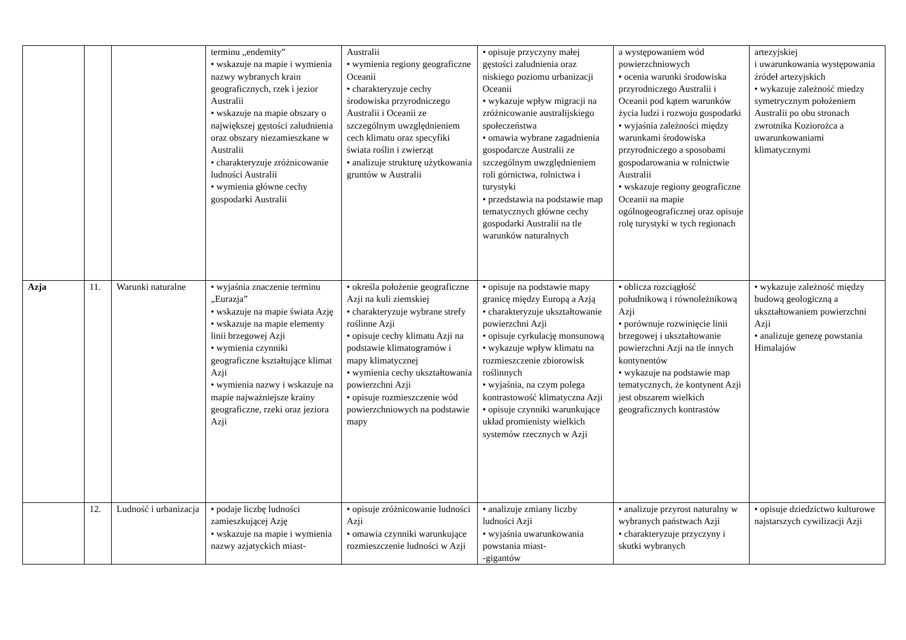| | | | terminu „endemity” • wskazuje na mapie i wymienia nazwy wybranych krain geograficznych, rzek i jezior Australii • wskazuje na mapie obszary o największej gęstości zaludnienia oraz obszary niezamieszkane w Australii • charakteryzuje zróżnicowanie ludności Australii • wymienia główne cechy gospodarki Australii | Australii • wymienia regiony geograficzne Oceanii • charakteryzuje cechy środowiska przyrodniczego Australii i Oceanii ze szczególnym uwzględnieniem cech klimatu oraz specyfiki świata roślin i zwierząt • analizuje strukturę użytkowania gruntów w Australii | • opisuje przyczyny małej gęstości zaludnienia oraz niskiego poziomu urbanizacji Oceanii • wykazuje wpływ migracji na zróżnicowanie australijskiego społeczeństwa • omawia wybrane zagadnienia gospodarcze Australii ze szczególnym uwzględnieniem roli górnictwa, rolnictwa i turystyki • przedstawia na podstawie map tematycznych główne cechy gospodarki Australii na tle warunków naturalnych | a występowaniem wód powierzchniowych • ocenia warunki środowiska przyrodniczego Australii i Oceanii pod kątem warunków życia ludzi i rozwoju gospodarki • wyjaśnia zależności między warunkami środowiska przyrodniczego a sposobami gospodarowania w rolnictwie Australii • wskazuje regiony geograficzne Oceanii na mapie ogólnogeograficznej oraz opisuje rolę turystyki w tych regionach | artezyjskiej i uwarunkowania występowania źródeł artezyjskich • wykazuje zależność miedzy symetrycznym położeniem Australii po obu stronach zwrotnika Koziorożca a uwarunkowaniami klimatycznymi |
| Azja | 11. | Warunki naturalne | • wyjaśnia znaczenie terminu „Eurazja” • wskazuje na mapie świata Azję • wskazuje na mapie elementy linii brzegowej Azji • wymienia czynniki geograficzne kształtujące klimat Azji • wymienia nazwy i wskazuje na mapie najważniejsze krainy geograficzne, rzeki oraz jeziora Azji | • określa położenie geograficzne Azji na kuli ziemskiej • charakteryzuje wybrane strefy roślinne Azji • opisuje cechy klimatu Azji na podstawie klimatogramów i mapy klimatycznej • wymienia cechy ukształtowania powierzchni Azji • opisuje rozmieszczenie wód powierzchniowych na podstawie mapy | • opisuje na podstawie mapy granicę między Europą a Azją • charakteryzuje ukształtowanie powierzchni Azji • opisuje cyrkulację monsunową • wykazuje wpływ klimatu na rozmieszczenie zbiorowisk roślinnych • wyjaśnia, na czym polega kontrastowość klimatyczna Azji • opisuje czynniki warunkujące układ promienisty wielkich systemów rzecznych w Azji | • oblicza rozciągłość południkową i równoleżnikową Azji • porównuje rozwinięcie linii brzegowej i ukształtowanie powierzchni Azji na tle innych kontynentów • wykazuje na podstawie map tematycznych, że kontynent Azji jest obszarem wielkich geograficznych kontrastów | • wykazuje zależność między budową geologiczną a ukształtowaniem powierzchni Azji • analizuje genezę powstania Himalajów |
| | 12. | Ludność i urbanizacja | • podaje liczbę ludności zamieszkującej Azję • wskazuje na mapie i wymienia nazwy azjatyckich miast- | • opisuje zróżnicowanie ludności Azji • omawia czynniki warunkujące rozmieszczenie ludności w Azji | • analizuje zmiany liczby ludności Azji • wyjaśnia uwarunkowania powstania miast- -gigantów | • analizuje przyrost naturalny w wybranych państwach Azji • charakteryzuje przyczyny i skutki wybranych | • opisuje dziedzictwo kulturowe najstarszych cywilizacji Azji |